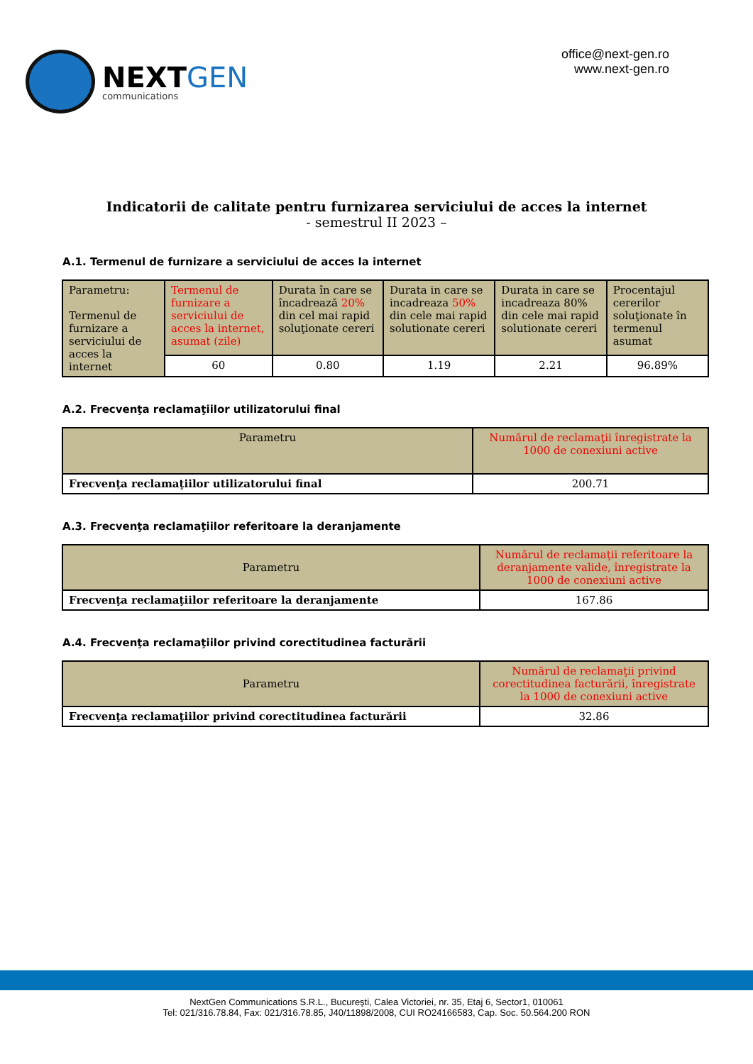NEXTGEN
communications
office@next-gen.ro
www.next-gen.ro
Indicatorii de calitate pentru furnizarea serviciului de acces la internet
- semestrul II 2023 –
A.1. Termenul de furnizare a serviciului de acces la internet
| Parametru: Termenul de furnizare a serviciului de acces la internet | Termenul de furnizare a serviciului de acces la internet, asumat (zile) | Durata în care se încadrează 20% din cel mai rapid soluţionate cereri | Durata in care se incadreaza 50% din cele mai rapid solutionate cereri | Durata in care se incadreaza 80% din cele mai rapid solutionate cereri | Procentajul cererilor soluţionate în termenul asumat |
| --- | --- | --- | --- | --- | --- |
| | 60 | 0.80 | 1.19 | 2.21 | 96.89% |
A.2. Frecvenţa reclamaţiilor utilizatorului final
| Parametru | Numărul de reclamaţii înregistrate la 1000 de conexiuni active |
| --- | --- |
| Frecvenţa reclamaţiilor utilizatorului final | 200.71 |
A.3. Frecvenţa reclamaţiilor referitoare la deranjamente
| Parametru | Numărul de reclamaţii referitoare la deranjamente valide, înregistrate la 1000 de conexiuni active |
| --- | --- |
| Frecvenţa reclamaţiilor referitoare la deranjamente | 167.86 |
A.4. Frecvenţa reclamaţiilor privind corectitudinea facturării
| Parametru | Numărul de reclamaţii privind corectitudinea facturării, înregistrate la 1000 de conexiuni active |
| --- | --- |
| Frecvenţa reclamaţiilor privind corectitudinea facturării | 32.86 |
NextGen Communications S.R.L., Bucureşti, Calea Victoriei, nr. 35, Etaj 6, Sector1, 010061
Tel: 021/316.78.84, Fax: 021/316.78.85, J40/11898/2008, CUI RO24166583, Cap. Soc. 50.564.200 RON